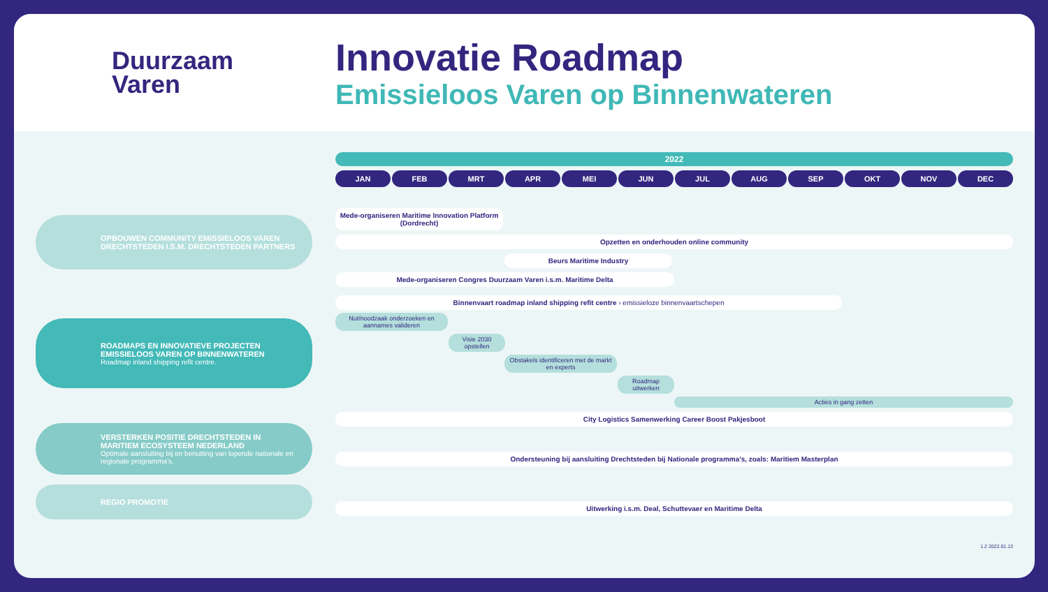Duurzaam
Varen
Innovatie Roadmap
Emissieloos Varen op Binnenwateren
OPBOUWEN COMMUNITY EMISSIELOOS VAREN DRECHTSTEDEN I.S.M. DRECHTSTEDEN PARTNERS
ROADMAPS EN INNOVATIEVE PROJECTEN EMISSIELOOS VAREN OP BINNENWATEREN
Roadmap inland shipping refit centre.
VERSTERKEN POSITIE DRECHTSTEDEN IN MARITIEM ECOSYSTEEM NEDERLAND
Optimale aansluiting bij en benutting van lopende nationale en regionale programma’s.
REGIO PROMOTIE
2022
JAN FEB MRT APR MEI JUN JUL AUG SEP OKT NOV DEC
Mede-organiseren Maritime Innovation Platform (Dordrecht)
Opzetten en onderhouden online community
Beurs Maritime Industry
Mede-organiseren Congres Duurzaam Varen i.s.m. Maritime Delta
Binnenvaart roadmap inland shipping refit centre › emissieloze binnenvaartschepen
Nut/noodzaak onderzoeken en aannames valideren
Visie 2030 opstellen
Obstakels identificeren met de markt en experts
Roadmap uitwerken
Acties in gang zetten
City Logistics Samenwerking Career Boost Pakjesboot
Ondersteuning bij aansluiting Drechtsteden bij Nationale programma’s, zoals: Maritiem Masterplan
Uitwerking i.s.m. Deal, Schuttevaer en Maritime Delta
1.2 2022.01.13